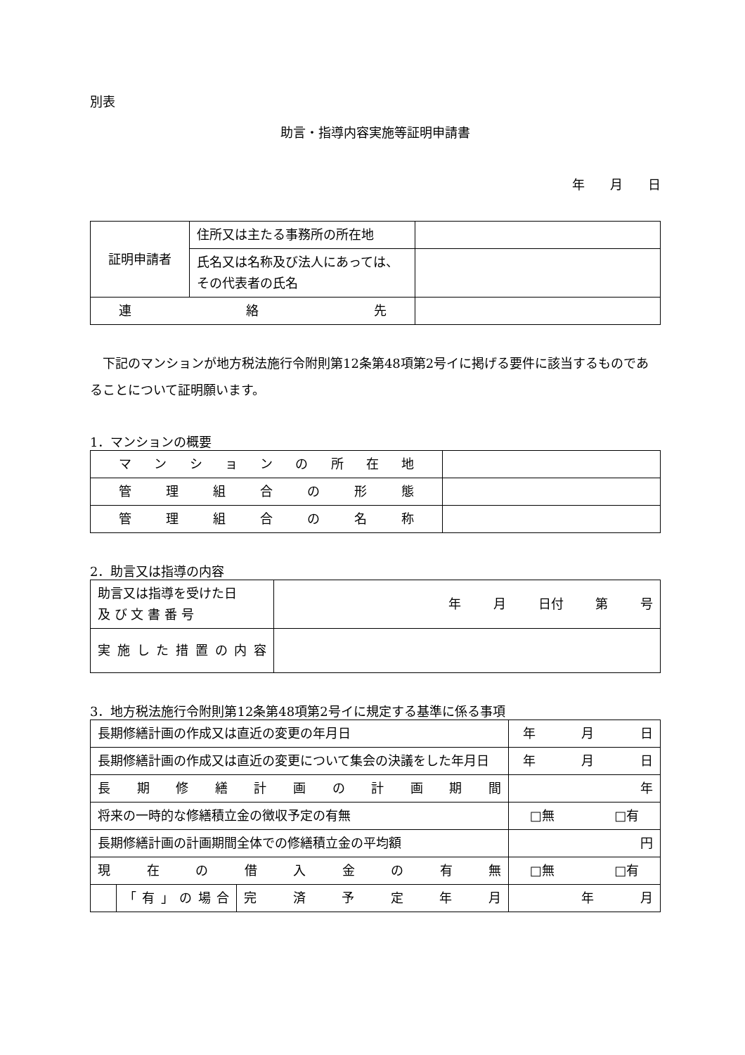別表
助言・指導内容実施等証明申請書
年　　月　　日
| 証明申請者 | 住所又は主たる事務所の所在地 | |
| | 氏名又は名称及び法人にあっては、その代表者の氏名 | |
| 連 絡 先 | | |
下記のマンションが地方税法施行令附則第12条第48項第2号イに掲げる要件に該当するものであることについて証明願います。
1．マンションの概要
| マンションの所在地 | |
| 管理組合の形態 | |
| 管理組合の名称 | |
2．助言又は指導の内容
| 助言又は指導を受けた日 及 び 文 書 番 号 | 年 月 日付 第 号 |
| 実施した措置の内容 | |
3．地方税法施行令附則第12条第48項第2号イに規定する基準に係る事項
| 長期修繕計画の作成又は直近の変更の年月日 | | | 年 月 日 |
| 長期修繕計画の作成又は直近の変更について集会の決議をした年月日 | | | 年 月 日 |
| 長期修繕計画の計画期間 | | | 年 |
| 将来の一時的な修繕積立金の徴収予定の有無 | | | □無 □有 |
| 長期修繕計画の計画期間全体での修繕積立金の平均額 | | | 円 |
| 現在の借入金の有無 | | | □無 □有 |
| | 「有」の場合 | 完済予定年月 | 年 月 |